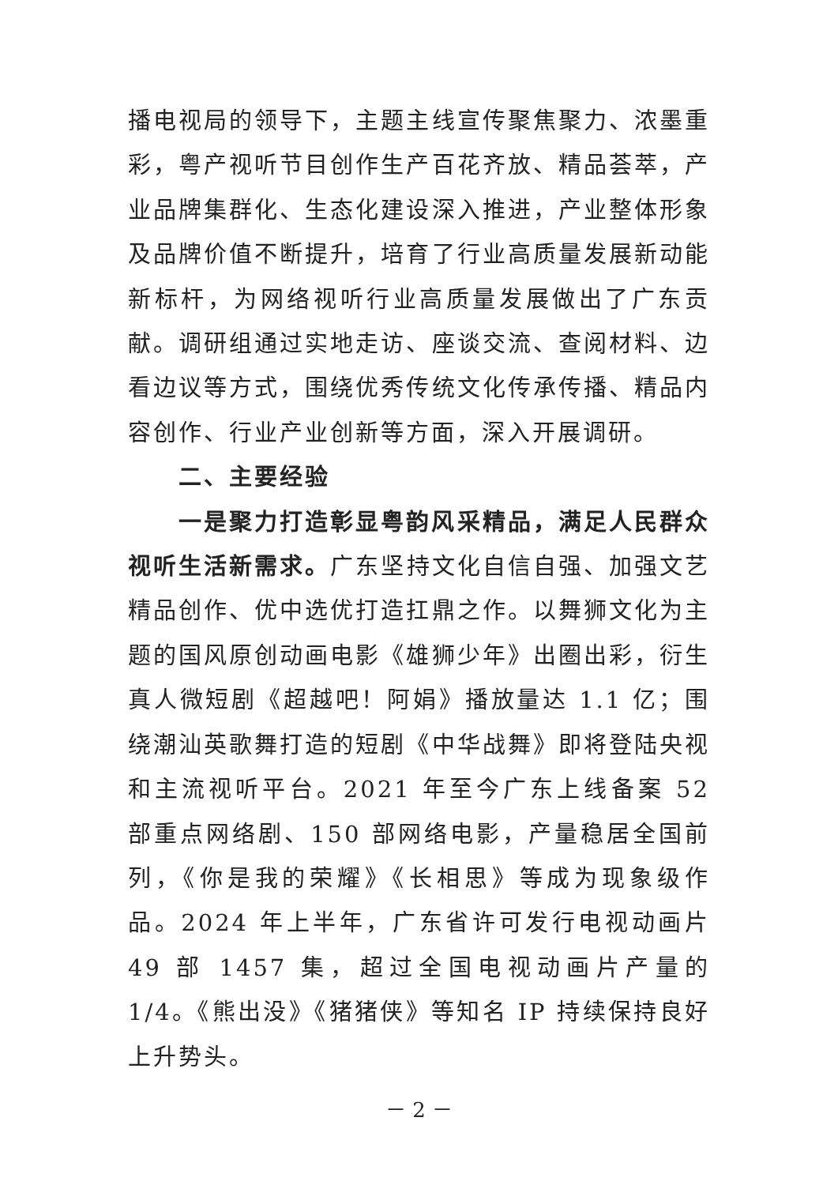播电视局的领导下，主题主线宣传聚焦聚力、浓墨重彩，粤产视听节目创作生产百花齐放、精品荟萃，产业品牌集群化、生态化建设深入推进，产业整体形象及品牌价值不断提升，培育了行业高质量发展新动能新标杆，为网络视听行业高质量发展做出了广东贡献。调研组通过实地走访、座谈交流、查阅材料、边看边议等方式，围绕优秀传统文化传承传播、精品内容创作、行业产业创新等方面，深入开展调研。
二、主要经验
一是聚力打造彰显粤韵风采精品，满足人民群众视听生活新需求。广东坚持文化自信自强、加强文艺精品创作、优中选优打造扛鼎之作。以舞狮文化为主题的国风原创动画电影《雄狮少年》出圈出彩，衍生真人微短剧《超越吧！阿娟》播放量达 1.1 亿；围绕潮汕英歌舞打造的短剧《中华战舞》即将登陆央视和主流视听平台。2021 年至今广东上线备案 52 部重点网络剧、150 部网络电影，产量稳居全国前列，《你是我的荣耀》《长相思》等成为现象级作品。2024 年上半年，广东省许可发行电视动画片 49 部 1457 集，超过全国电视动画片产量的 1/4。《熊出没》《猪猪侠》等知名 IP 持续保持良好上升势头。
－ 2 －